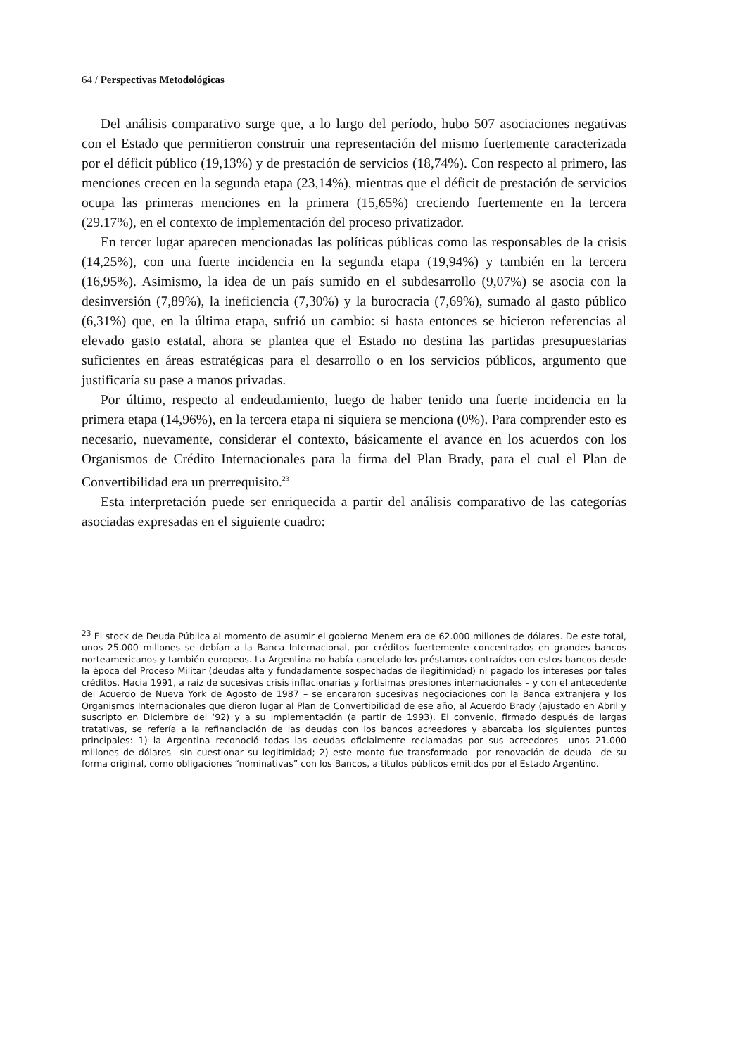64 / Perspectivas Metodológicas
Del análisis comparativo surge que, a lo largo del período, hubo 507 asociaciones negativas con el Estado que permitieron construir una representación del mismo fuertemente caracterizada por el déficit público (19,13%) y de prestación de servicios (18,74%). Con respecto al primero, las menciones crecen en la segunda etapa (23,14%), mientras que el déficit de prestación de servicios ocupa las primeras menciones en la primera (15,65%) creciendo fuertemente en la tercera (29.17%), en el contexto de implementación del proceso privatizador.
En tercer lugar aparecen mencionadas las políticas públicas como las responsables de la crisis (14,25%), con una fuerte incidencia en la segunda etapa (19,94%) y también en la tercera (16,95%). Asimismo, la idea de un país sumido en el subdesarrollo (9,07%) se asocia con la desinversión (7,89%), la ineficiencia (7,30%) y la burocracia (7,69%), sumado al gasto público (6,31%) que, en la última etapa, sufrió un cambio: si hasta entonces se hicieron referencias al elevado gasto estatal, ahora se plantea que el Estado no destina las partidas presupuestarias suficientes en áreas estratégicas para el desarrollo o en los servicios públicos, argumento que justificaría su pase a manos privadas.
Por último, respecto al endeudamiento, luego de haber tenido una fuerte incidencia en la primera etapa (14,96%), en la tercera etapa ni siquiera se menciona (0%). Para comprender esto es necesario, nuevamente, considerar el contexto, básicamente el avance en los acuerdos con los Organismos de Crédito Internacionales para la firma del Plan Brady, para el cual el Plan de Convertibilidad era un prerrequisito.<sup>23</sup>
Esta interpretación puede ser enriquecida a partir del análisis comparativo de las categorías asociadas expresadas en el siguiente cuadro:
<sup>23</sup> El stock de Deuda Pública al momento de asumir el gobierno Menem era de 62.000 millones de dólares. De este total, unos 25.000 millones se debían a la Banca Internacional, por créditos fuertemente concentrados en grandes bancos norteamericanos y también europeos. La Argentina no había cancelado los préstamos contraídos con estos bancos desde la época del Proceso Militar (deudas alta y fundadamente sospechadas de ilegitimidad) ni pagado los intereses por tales créditos. Hacia 1991, a raíz de sucesivas crisis inflacionarias y fortísimas presiones internacionales – y con el antecedente del Acuerdo de Nueva York de Agosto de 1987 – se encararon sucesivas negociaciones con la Banca extranjera y los Organismos Internacionales que dieron lugar al Plan de Convertibilidad de ese año, al Acuerdo Brady (ajustado en Abril y suscripto en Diciembre del ‘92) y a su implementación (a partir de 1993). El convenio, firmado después de largas tratativas, se refería a la refinanciación de las deudas con los bancos acreedores y abarcaba los siguientes puntos principales: 1) la Argentina reconoció todas las deudas oficialmente reclamadas por sus acreedores –unos 21.000 millones de dólares– sin cuestionar su legitimidad; 2) este monto fue transformado –por renovación de deuda– de su forma original, como obligaciones “nominativas” con los Bancos, a títulos públicos emitidos por el Estado Argentino.